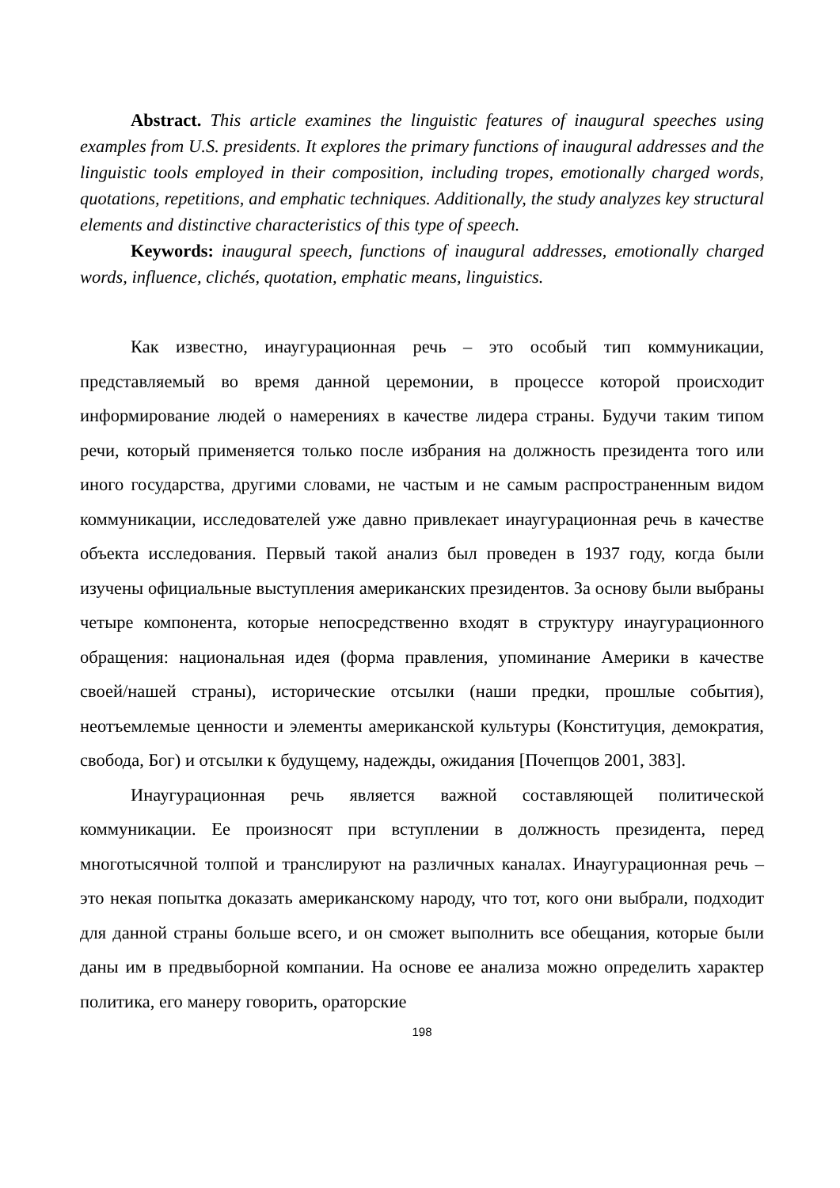Abstract. This article examines the linguistic features of inaugural speeches using examples from U.S. presidents. It explores the primary functions of inaugural addresses and the linguistic tools employed in their composition, including tropes, emotionally charged words, quotations, repetitions, and emphatic techniques. Additionally, the study analyzes key structural elements and distinctive characteristics of this type of speech.
Keywords: inaugural speech, functions of inaugural addresses, emotionally charged words, influence, clichés, quotation, emphatic means, linguistics.
Как известно, инаугурационная речь – это особый тип коммуникации, представляемый во время данной церемонии, в процессе которой происходит информирование людей о намерениях в качестве лидера страны. Будучи таким типом речи, который применяется только после избрания на должность президента того или иного государства, другими словами, не частым и не самым распространенным видом коммуникации, исследователей уже давно привлекает инаугурационная речь в качестве объекта исследования. Первый такой анализ был проведен в 1937 году, когда были изучены официальные выступления американских президентов. За основу были выбраны четыре компонента, которые непосредственно входят в структуру инаугурационного обращения: национальная идея (форма правления, упоминание Америки в качестве своей/нашей страны), исторические отсылки (наши предки, прошлые события), неотъемлемые ценности и элементы американской культуры (Конституция, демократия, свобода, Бог) и отсылки к будущему, надежды, ожидания [Почепцов 2001, 383].
Инаугурационная речь является важной составляющей политической коммуникации. Ее произносят при вступлении в должность президента, перед многотысячной толпой и транслируют на различных каналах. Инаугурационная речь – это некая попытка доказать американскому народу, что тот, кого они выбрали, подходит для данной страны больше всего, и он сможет выполнить все обещания, которые были даны им в предвыборной компании. На основе ее анализа можно определить характер политика, его манеру говорить, ораторские
198